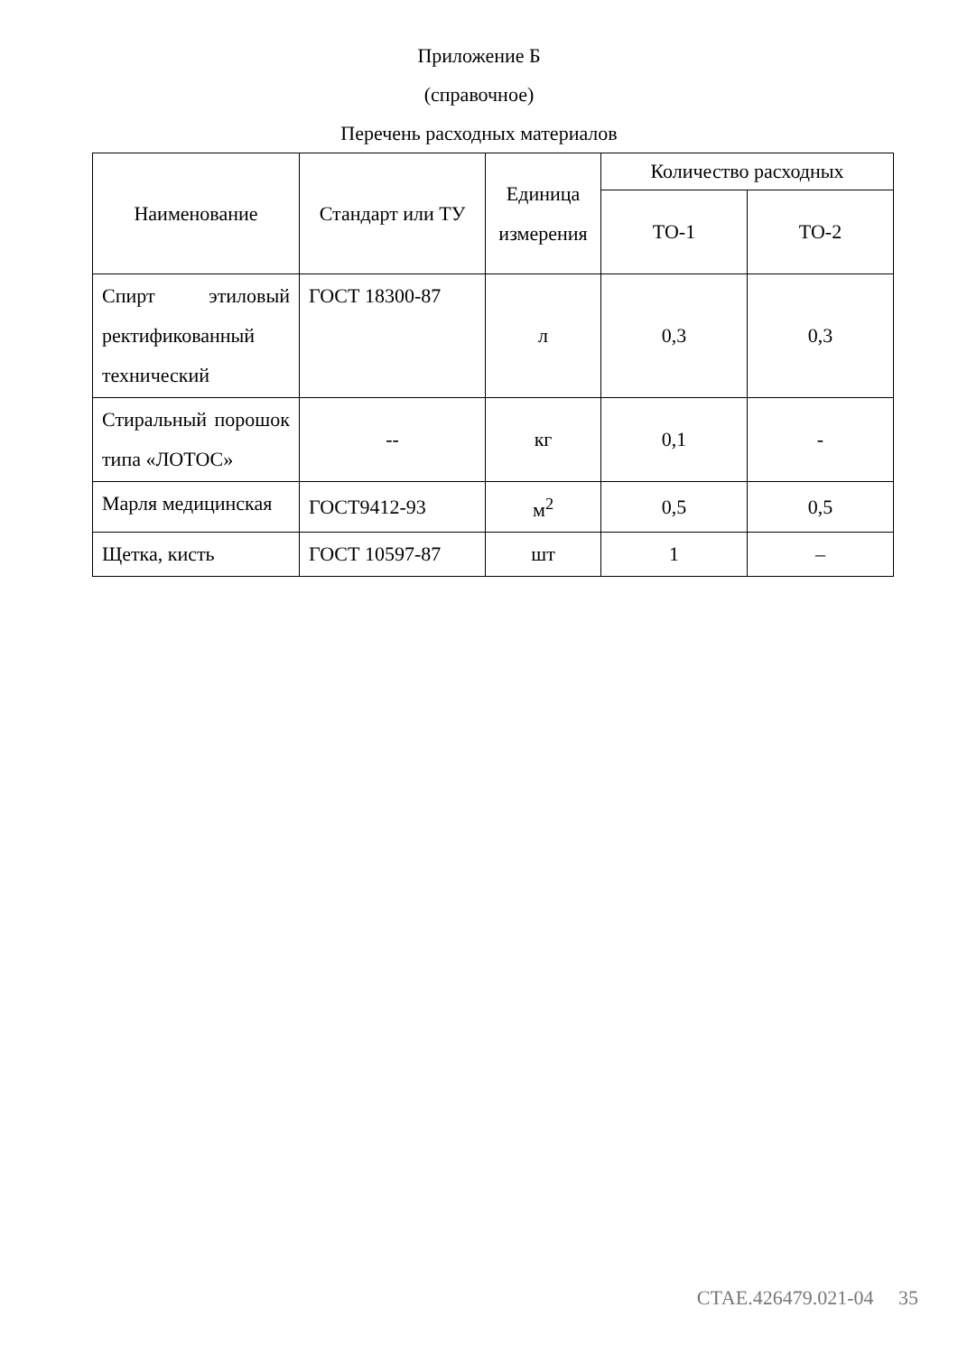Приложение Б
(справочное)
Перечень расходных материалов
| Наименование | Стандарт или ТУ | Единица измерения | Количество расходных | |
| --- | --- | --- | --- | --- |
| | | | ТО-1 | ТО-2 |
| Спирт этиловый ректификованный технический | ГОСТ 18300-87 | л | 0,3 | 0,3 |
| Стиральный порошок типа «ЛОТОС» | -- | кг | 0,1 | - |
| Марля медицинская | ГОСТ9412-93 | м<sup>2</sup> | 0,5 | 0,5 |
| Щетка, кисть | ГОСТ 10597-87 | шт | 1 | – |
СТАЕ.426479.021-04 35